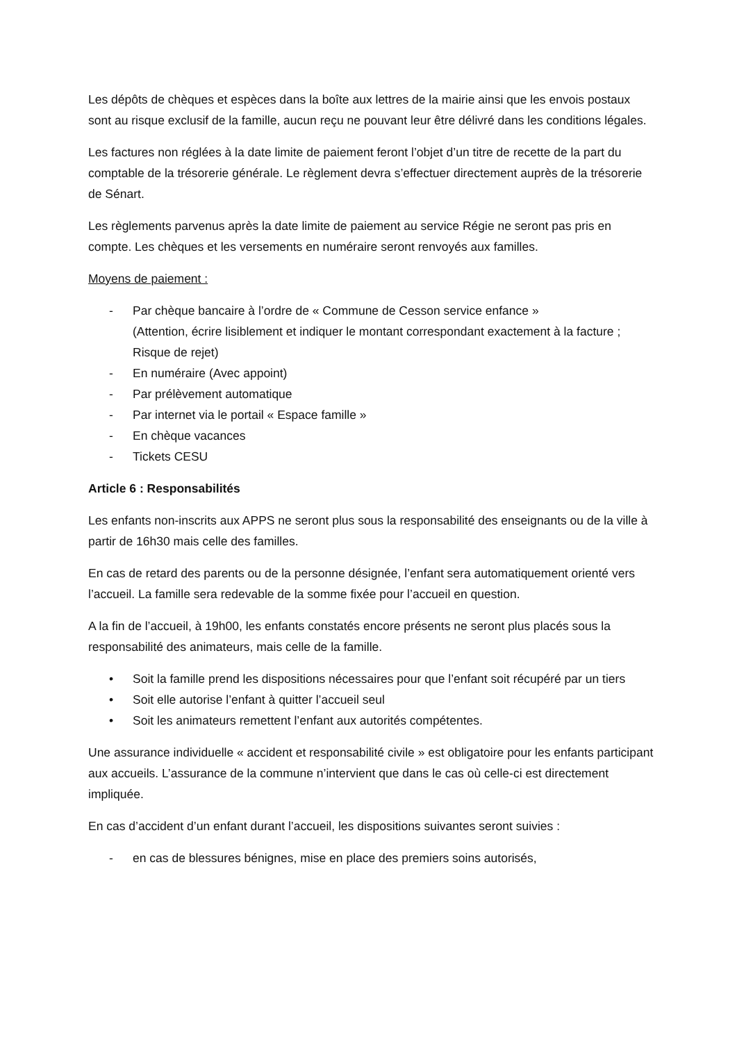Les dépôts de chèques et espèces dans la boîte aux lettres de la mairie ainsi que les envois postaux sont au risque exclusif de la famille, aucun reçu ne pouvant leur être délivré dans les conditions légales.
Les factures non réglées à la date limite de paiement feront l’objet d’un titre de recette de la part du comptable de la trésorerie générale. Le règlement devra s’effectuer directement auprès de la trésorerie de Sénart.
Les règlements parvenus après la date limite de paiement au service Régie ne seront pas pris en compte. Les chèques et les versements en numéraire seront renvoyés aux familles.
Moyens de paiement :
- Par chèque bancaire à l’ordre de « Commune de Cesson service enfance »
(Attention, écrire lisiblement et indiquer le montant correspondant exactement à la facture ; Risque de rejet)
- En numéraire (Avec appoint)
- Par prélèvement automatique
- Par internet via le portail « Espace famille »
- En chèque vacances
- Tickets CESU
Article 6 : Responsabilités
Les enfants non-inscrits aux APPS ne seront plus sous la responsabilité des enseignants ou de la ville à partir de 16h30 mais celle des familles.
En cas de retard des parents ou de la personne désignée, l’enfant sera automatiquement orienté vers l’accueil. La famille sera redevable de la somme fixée pour l’accueil en question.
A la fin de l’accueil, à 19h00, les enfants constatés encore présents ne seront plus placés sous la responsabilité des animateurs, mais celle de la famille.
• Soit la famille prend les dispositions nécessaires pour que l’enfant soit récupéré par un tiers
• Soit elle autorise l’enfant à quitter l’accueil seul
• Soit les animateurs remettent l’enfant aux autorités compétentes.
Une assurance individuelle « accident et responsabilité civile » est obligatoire pour les enfants participant aux accueils. L’assurance de la commune n’intervient que dans le cas où celle-ci est directement impliquée.
En cas d’accident d’un enfant durant l’accueil, les dispositions suivantes seront suivies :
- en cas de blessures bénignes, mise en place des premiers soins autorisés,